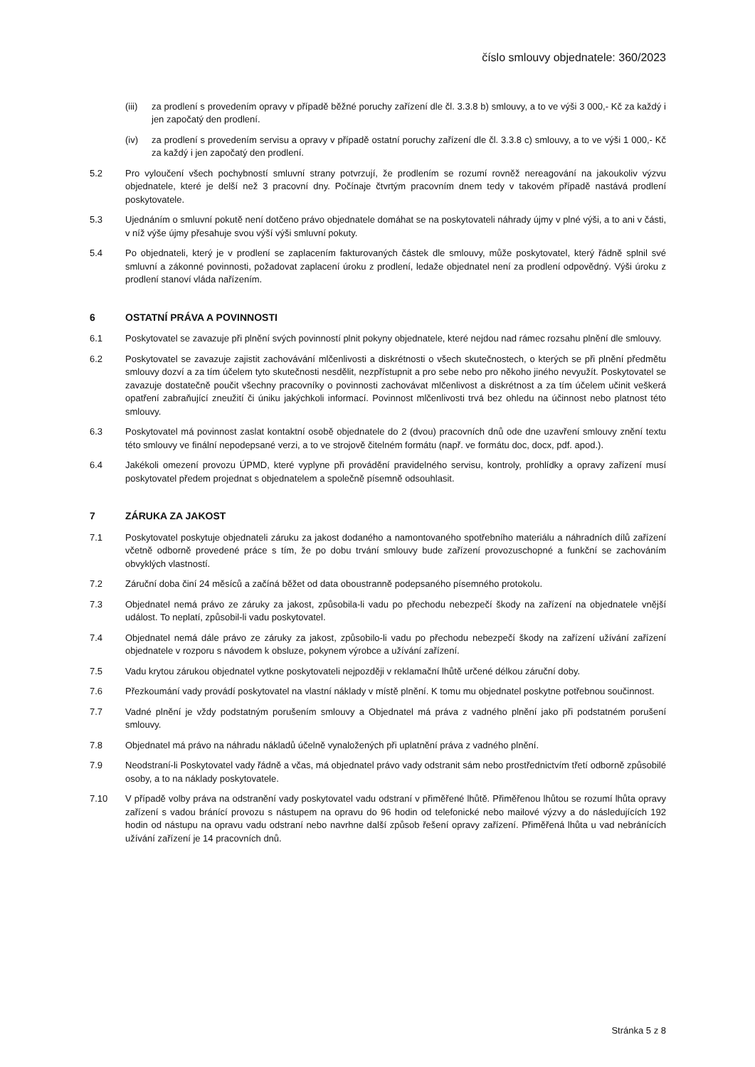číslo smlouvy objednatele: 360/2023
(iii) za prodlení s provedením opravy v případě běžné poruchy zařízení dle čl. 3.3.8 b) smlouvy, a to ve výši 3 000,- Kč za každý i jen započatý den prodlení.
(iv) za prodlení s provedením servisu a opravy v případě ostatní poruchy zařízení dle čl. 3.3.8 c) smlouvy, a to ve výši 1 000,- Kč za každý i jen započatý den prodlení.
5.2 Pro vyloučení všech pochybností smluvní strany potvrzují, že prodlením se rozumí rovněž nereagování na jakoukoliv výzvu objednatele, které je delší než 3 pracovní dny. Počínaje čtvrtým pracovním dnem tedy v takovém případě nastává prodlení poskytovatele.
5.3 Ujednáním o smluvní pokutě není dotčeno právo objednatele domáhat se na poskytovateli náhrady újmy v plné výši, a to ani v části, v níž výše újmy přesahuje svou výší výši smluvní pokuty.
5.4 Po objednateli, který je v prodlení se zaplacením fakturovaných částek dle smlouvy, může poskytovatel, který řádně splnil své smluvní a zákonné povinnosti, požadovat zaplacení úroku z prodlení, ledaže objednatel není za prodlení odpovědný. Výši úroku z prodlení stanoví vláda nařízením.
6 OSTATNÍ PRÁVA A POVINNOSTI
6.1 Poskytovatel se zavazuje při plnění svých povinností plnit pokyny objednatele, které nejdou nad rámec rozsahu plnění dle smlouvy.
6.2 Poskytovatel se zavazuje zajistit zachovávání mlčenlivosti a diskrétnosti o všech skutečnostech, o kterých se při plnění předmětu smlouvy dozví a za tím účelem tyto skutečnosti nesdělit, nezpřístupnit a pro sebe nebo pro někoho jiného nevyužít. Poskytovatel se zavazuje dostatečně poučit všechny pracovníky o povinnosti zachovávat mlčenlivost a diskrétnost a za tím účelem učinit veškerá opatření zabraňující zneužití či úniku jakýchkoli informací. Povinnost mlčenlivosti trvá bez ohledu na účinnost nebo platnost této smlouvy.
6.3 Poskytovatel má povinnost zaslat kontaktní osobě objednatele do 2 (dvou) pracovních dnů ode dne uzavření smlouvy znění textu této smlouvy ve finální nepodepsané verzi, a to ve strojově čitelném formátu (např. ve formátu doc, docx, pdf. apod.).
6.4 Jakékoli omezení provozu ÚPMD, které vyplyne při provádění pravidelného servisu, kontroly, prohlídky a opravy zařízení musí poskytovatel předem projednat s objednatelem a společně písemně odsouhlasit.
7 ZÁRUKA ZA JAKOST
7.1 Poskytovatel poskytuje objednateli záruku za jakost dodaného a namontovaného spotřebního materiálu a náhradních dílů zařízení včetně odborně provedené práce s tím, že po dobu trvání smlouvy bude zařízení provozuschopné a funkční se zachováním obvyklých vlastností.
7.2 Záruční doba činí 24 měsíců a začíná běžet od data oboustranně podepsaného písemného protokolu.
7.3 Objednatel nemá právo ze záruky za jakost, způsobila-li vadu po přechodu nebezpečí škody na zařízení na objednatele vnější událost. To neplatí, způsobil-li vadu poskytovatel.
7.4 Objednatel nemá dále právo ze záruky za jakost, způsobilo-li vadu po přechodu nebezpečí škody na zařízení užívání zařízení objednatele v rozporu s návodem k obsluze, pokynem výrobce a užívání zařízení.
7.5 Vadu krytou zárukou objednatel vytkne poskytovateli nejpozději v reklamační lhůtě určené délkou záruční doby.
7.6 Přezkoumání vady provádí poskytovatel na vlastní náklady v místě plnění. K tomu mu objednatel poskytne potřebnou součinnost.
7.7 Vadné plnění je vždy podstatným porušením smlouvy a Objednatel má práva z vadného plnění jako při podstatném porušení smlouvy.
7.8 Objednatel má právo na náhradu nákladů účelně vynaložených při uplatnění práva z vadného plnění.
7.9 Neodstraní-li Poskytovatel vady řádně a včas, má objednatel právo vady odstranit sám nebo prostřednictvím třetí odborně způsobilé osoby, a to na náklady poskytovatele.
7.10 V případě volby práva na odstranění vady poskytovatel vadu odstraní v přiměřené lhůtě. Přiměřenou lhůtou se rozumí lhůta opravy zařízení s vadou bránící provozu s nástupem na opravu do 96 hodin od telefonické nebo mailové výzvy a do následujících 192 hodin od nástupu na opravu vadu odstraní nebo navrhne další způsob řešení opravy zařízení. Přiměřená lhůta u vad nebránících užívání zařízení je 14 pracovních dnů.
Stránka 5 z 8